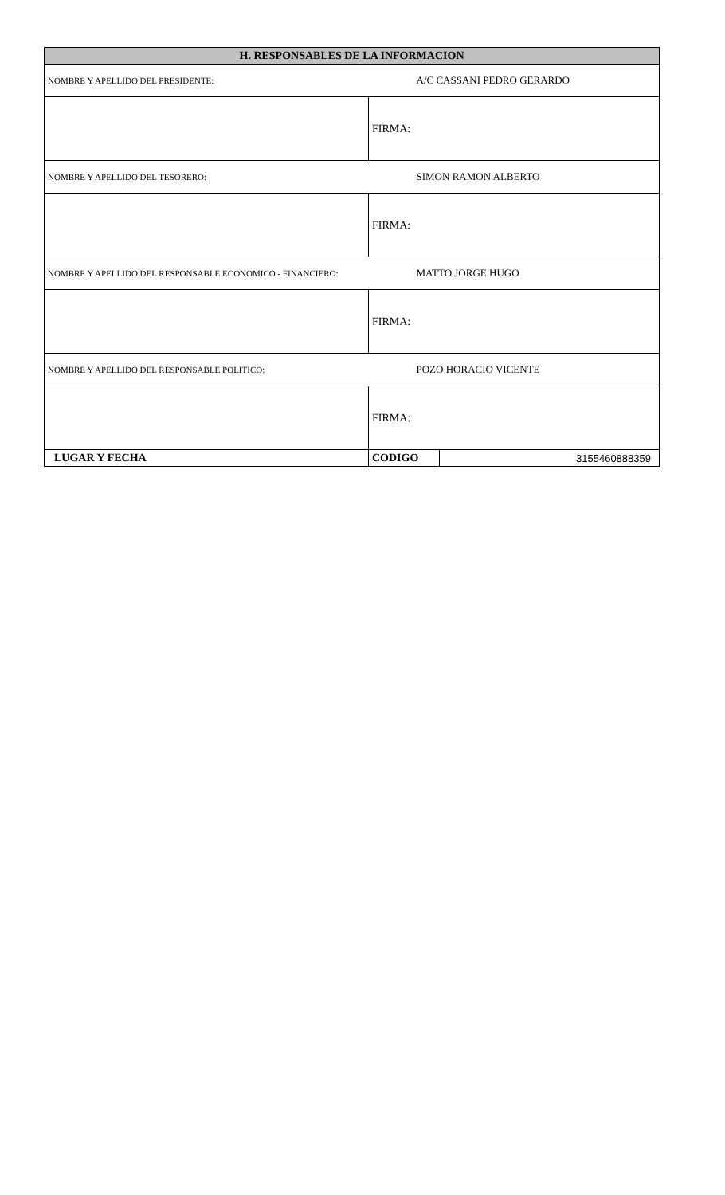| H. RESPONSABLES DE LA INFORMACION | | |
| NOMBRE Y APELLIDO DEL PRESIDENTE: | A/C CASSANI PEDRO GERARDO | |
| | FIRMA: | |
| NOMBRE Y APELLIDO DEL TESORERO: | SIMON RAMON ALBERTO | |
| | FIRMA: | |
| NOMBRE Y APELLIDO DEL RESPONSABLE ECONOMICO - FINANCIERO: | MATTO JORGE HUGO | |
| | FIRMA: | |
| NOMBRE Y APELLIDO DEL RESPONSABLE POLITICO: | POZO HORACIO VICENTE | |
| | FIRMA: | |
| LUGAR Y FECHA | CODIGO | 3155460888359 |